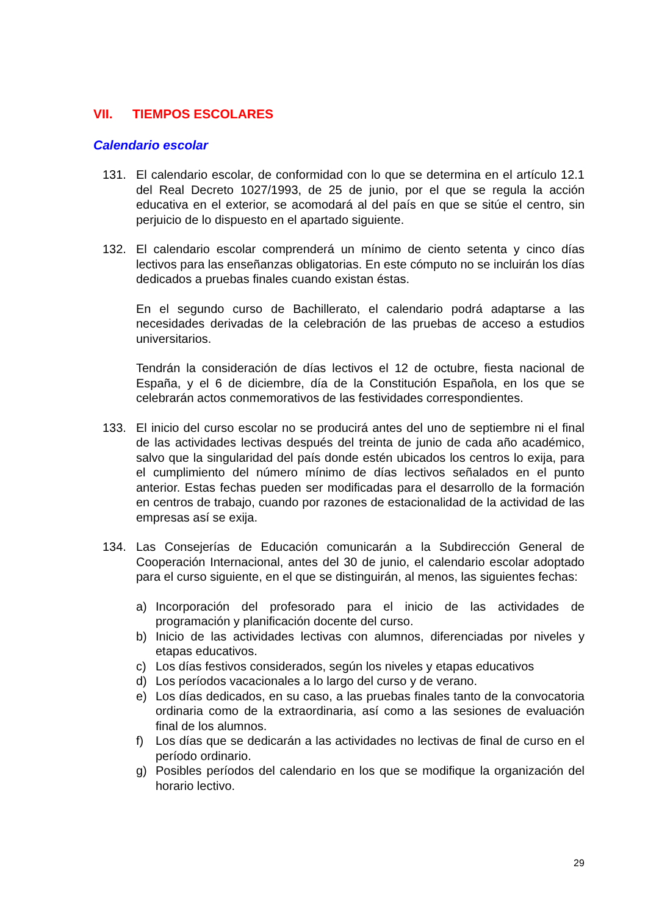VII. TIEMPOS ESCOLARES
Calendario escolar
131. El calendario escolar, de conformidad con lo que se determina en el artículo 12.1 del Real Decreto 1027/1993, de 25 de junio, por el que se regula la acción educativa en el exterior, se acomodará al del país en que se sitúe el centro, sin perjuicio de lo dispuesto en el apartado siguiente.
132. El calendario escolar comprenderá un mínimo de ciento setenta y cinco días lectivos para las enseñanzas obligatorias. En este cómputo no se incluirán los días dedicados a pruebas finales cuando existan éstas.
En el segundo curso de Bachillerato, el calendario podrá adaptarse a las necesidades derivadas de la celebración de las pruebas de acceso a estudios universitarios.
Tendrán la consideración de días lectivos el 12 de octubre, fiesta nacional de España, y el 6 de diciembre, día de la Constitución Española, en los que se celebrarán actos conmemorativos de las festividades correspondientes.
133. El inicio del curso escolar no se producirá antes del uno de septiembre ni el final de las actividades lectivas después del treinta de junio de cada año académico, salvo que la singularidad del país donde estén ubicados los centros lo exija, para el cumplimiento del número mínimo de días lectivos señalados en el punto anterior. Estas fechas pueden ser modificadas para el desarrollo de la formación en centros de trabajo, cuando por razones de estacionalidad de la actividad de las empresas así se exija.
134. Las Consejerías de Educación comunicarán a la Subdirección General de Cooperación Internacional, antes del 30 de junio, el calendario escolar adoptado para el curso siguiente, en el que se distinguirán, al menos, las siguientes fechas:
a) Incorporación del profesorado para el inicio de las actividades de programación y planificación docente del curso.
b) Inicio de las actividades lectivas con alumnos, diferenciadas por niveles y etapas educativos.
c) Los días festivos considerados, según los niveles y etapas educativos
d) Los períodos vacacionales a lo largo del curso y de verano.
e) Los días dedicados, en su caso, a las pruebas finales tanto de la convocatoria ordinaria como de la extraordinaria, así como a las sesiones de evaluación final de los alumnos.
f) Los días que se dedicarán a las actividades no lectivas de final de curso en el período ordinario.
g) Posibles períodos del calendario en los que se modifique la organización del horario lectivo.
29